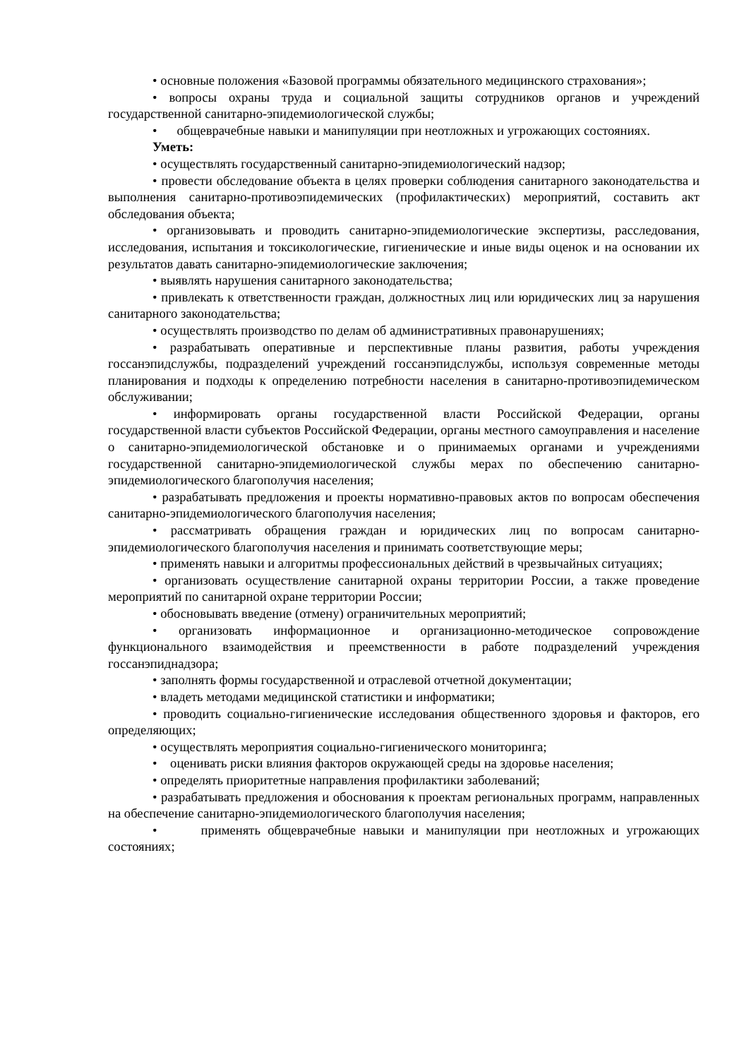• основные положения «Базовой программы обязательного медицинского страхования»;
• вопросы охраны труда и социальной защиты сотрудников органов и учреждений государственной санитарно-эпидемиологической службы;
• общеврачебные навыки и манипуляции при неотложных и угрожающих состояниях.
Уметь:
• осуществлять государственный санитарно-эпидемиологический надзор;
• провести обследование объекта в целях проверки соблюдения санитарного законодательства и выполнения санитарно-противоэпидемических (профилактических) мероприятий, составить акт обследования объекта;
• организовывать и проводить санитарно-эпидемиологические экспертизы, расследования, исследования, испытания и токсикологические, гигиенические и иные виды оценок и на основании их результатов давать санитарно-эпидемиологические заключения;
• выявлять нарушения санитарного законодательства;
• привлекать к ответственности граждан, должностных лиц или юридических лиц за нарушения санитарного законодательства;
• осуществлять производство по делам об административных правонарушениях;
• разрабатывать оперативные и перспективные планы развития, работы учреждения госсанэпидслужбы, подразделений учреждений госсанэпидслужбы, используя современные методы планирования и подходы к определению потребности населения в санитарно-противоэпидемическом обслуживании;
• информировать органы государственной власти Российской Федерации, органы государственной власти субъектов Российской Федерации, органы местного самоуправления и население о санитарно-эпидемиологической обстановке и о принимаемых органами и учреждениями государственной санитарно-эпидемиологической службы мерах по обеспечению санитарно-эпидемиологического благополучия населения;
• разрабатывать предложения и проекты нормативно-правовых актов по вопросам обеспечения санитарно-эпидемиологического благополучия населения;
• рассматривать обращения граждан и юридических лиц по вопросам санитарно-эпидемиологического благополучия населения и принимать соответствующие меры;
• применять навыки и алгоритмы профессиональных действий в чрезвычайных ситуациях;
• организовать осуществление санитарной охраны территории России, а также проведение мероприятий по санитарной охране территории России;
• обосновывать введение (отмену) ограничительных мероприятий;
• организовать информационное и организационно-методическое сопровождение функционального взаимодействия и преемственности в работе подразделений учреждения госсанэпиднадзора;
• заполнять формы государственной и отраслевой отчетной документации;
• владеть методами медицинской статистики и информатики;
• проводить социально-гигиенические исследования общественного здоровья и факторов, его определяющих;
• осуществлять мероприятия социально-гигиенического мониторинга;
• оценивать риски влияния факторов окружающей среды на здоровье населения;
• определять приоритетные направления профилактики заболеваний;
• разрабатывать предложения и обоснования к проектам региональных программ, направленных на обеспечение санитарно-эпидемиологического благополучия населения;
• применять общеврачебные навыки и манипуляции при неотложных и угрожающих состояниях;